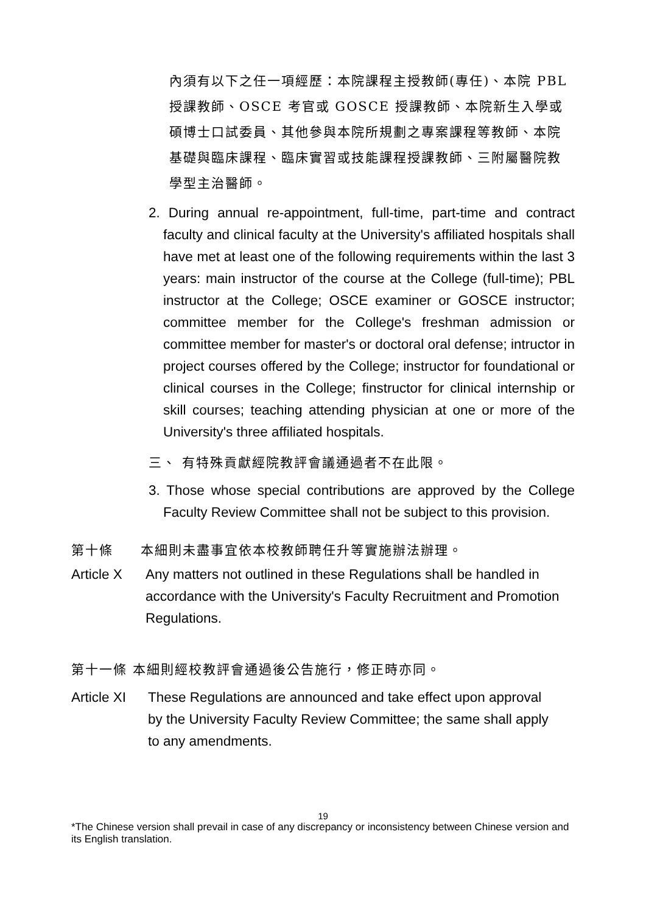內須有以下之任一項經歷：本院課程主授教師(專任)、本院 PBL 授課教師、OSCE 考官或 GOSCE 授課教師、本院新生入學或碩博士口試委員、其他參與本院所規劃之專案課程等教師、本院基礎與臨床課程、臨床實習或技能課程授課教師、三附屬醫院教學型主治醫師。
2. During annual re-appointment, full-time, part-time and contract faculty and clinical faculty at the University's affiliated hospitals shall have met at least one of the following requirements within the last 3 years: main instructor of the course at the College (full-time); PBL instructor at the College; OSCE examiner or GOSCE instructor; committee member for the College's freshman admission or committee member for master's or doctoral oral defense; intructor in project courses offered by the College; instructor for foundational or clinical courses in the College; finstructor for clinical internship or skill courses; teaching attending physician at one or more of the University's three affiliated hospitals.
三、 有特殊貢獻經院教評會議通過者不在此限。
3. Those whose special contributions are approved by the College Faculty Review Committee shall not be subject to this provision.
第十條 本細則未盡事宜依本校教師聘任升等實施辦法辦理。
Article X Any matters not outlined in these Regulations shall be handled in accordance with the University's Faculty Recruitment and Promotion Regulations.
第十一條 本細則經校教評會通過後公告施行，修正時亦同。
Article XI These Regulations are announced and take effect upon approval by the University Faculty Review Committee; the same shall apply to any amendments.
19
*The Chinese version shall prevail in case of any discrepancy or inconsistency between Chinese version and its English translation.